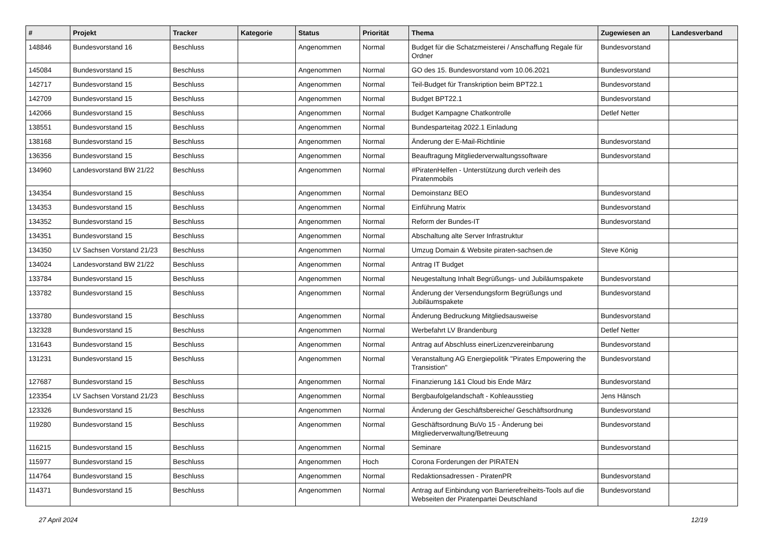| # | Projekt | Tracker | Kategorie | Status | Priorität | Thema | Zugewiesen an | Landesverband |
| --- | --- | --- | --- | --- | --- | --- | --- | --- |
| 148846 | Bundesvorstand 16 | Beschluss | | Angenommen | Normal | Budget für die Schatzmeisterei / Anschaffung Regale für Ordner | Bundesvorstand | |
| 145084 | Bundesvorstand 15 | Beschluss | | Angenommen | Normal | GO des 15. Bundesvorstand vom 10.06.2021 | Bundesvorstand | |
| 142717 | Bundesvorstand 15 | Beschluss | | Angenommen | Normal | Teil-Budget für Transkription beim BPT22.1 | Bundesvorstand | |
| 142709 | Bundesvorstand 15 | Beschluss | | Angenommen | Normal | Budget BPT22.1 | Bundesvorstand | |
| 142066 | Bundesvorstand 15 | Beschluss | | Angenommen | Normal | Budget Kampagne Chatkontrolle | Detlef Netter | |
| 138551 | Bundesvorstand 15 | Beschluss | | Angenommen | Normal | Bundesparteitag 2022.1 Einladung | | |
| 138168 | Bundesvorstand 15 | Beschluss | | Angenommen | Normal | Änderung der E-Mail-Richtlinie | Bundesvorstand | |
| 136356 | Bundesvorstand 15 | Beschluss | | Angenommen | Normal | Beauftragung Mitgliederverwaltungssoftware | Bundesvorstand | |
| 134960 | Landesvorstand BW 21/22 | Beschluss | | Angenommen | Normal | #PiratenHelfen - Unterstützung durch verleih des Piratenmobils | | |
| 134354 | Bundesvorstand 15 | Beschluss | | Angenommen | Normal | Demoinstanz BEO | Bundesvorstand | |
| 134353 | Bundesvorstand 15 | Beschluss | | Angenommen | Normal | Einführung Matrix | Bundesvorstand | |
| 134352 | Bundesvorstand 15 | Beschluss | | Angenommen | Normal | Reform der Bundes-IT | Bundesvorstand | |
| 134351 | Bundesvorstand 15 | Beschluss | | Angenommen | Normal | Abschaltung alte Server Infrastruktur | | |
| 134350 | LV Sachsen Vorstand 21/23 | Beschluss | | Angenommen | Normal | Umzug Domain & Website piraten-sachsen.de | Steve König | |
| 134024 | Landesvorstand BW 21/22 | Beschluss | | Angenommen | Normal | Antrag IT Budget | | |
| 133784 | Bundesvorstand 15 | Beschluss | | Angenommen | Normal | Neugestaltung Inhalt Begrüßungs- und Jubiläumspakete | Bundesvorstand | |
| 133782 | Bundesvorstand 15 | Beschluss | | Angenommen | Normal | Änderung der Versendungsform Begrüßungs und Jubiläumspakete | Bundesvorstand | |
| 133780 | Bundesvorstand 15 | Beschluss | | Angenommen | Normal | Änderung Bedruckung Mitgliedsausweise | Bundesvorstand | |
| 132328 | Bundesvorstand 15 | Beschluss | | Angenommen | Normal | Werbefahrt LV Brandenburg | Detlef Netter | |
| 131643 | Bundesvorstand 15 | Beschluss | | Angenommen | Normal | Antrag auf Abschluss einerLizenzvereinbarung | Bundesvorstand | |
| 131231 | Bundesvorstand 15 | Beschluss | | Angenommen | Normal | Veranstaltung AG Energiepolitik "Pirates Empowering the Transistion" | Bundesvorstand | |
| 127687 | Bundesvorstand 15 | Beschluss | | Angenommen | Normal | Finanzierung 1&1 Cloud bis Ende März | Bundesvorstand | |
| 123354 | LV Sachsen Vorstand 21/23 | Beschluss | | Angenommen | Normal | Bergbaufolgelandschaft - Kohleausstieg | Jens Hänsch | |
| 123326 | Bundesvorstand 15 | Beschluss | | Angenommen | Normal | Änderung der Geschäftsbereiche/ Geschäftsordnung | Bundesvorstand | |
| 119280 | Bundesvorstand 15 | Beschluss | | Angenommen | Normal | Geschäftsordnung BuVo 15 - Änderung bei Mitgliederverwaltung/Betreuung | Bundesvorstand | |
| 116215 | Bundesvorstand 15 | Beschluss | | Angenommen | Normal | Seminare | Bundesvorstand | |
| 115977 | Bundesvorstand 15 | Beschluss | | Angenommen | Hoch | Corona Forderungen der PIRATEN | | |
| 114764 | Bundesvorstand 15 | Beschluss | | Angenommen | Normal | Redaktionsadressen - PiratenPR | Bundesvorstand | |
| 114371 | Bundesvorstand 15 | Beschluss | | Angenommen | Normal | Antrag auf Einbindung von Barrierefreiheits-Tools auf die Webseiten der Piratenpartei Deutschland | Bundesvorstand | |
27 April 2024 12/19